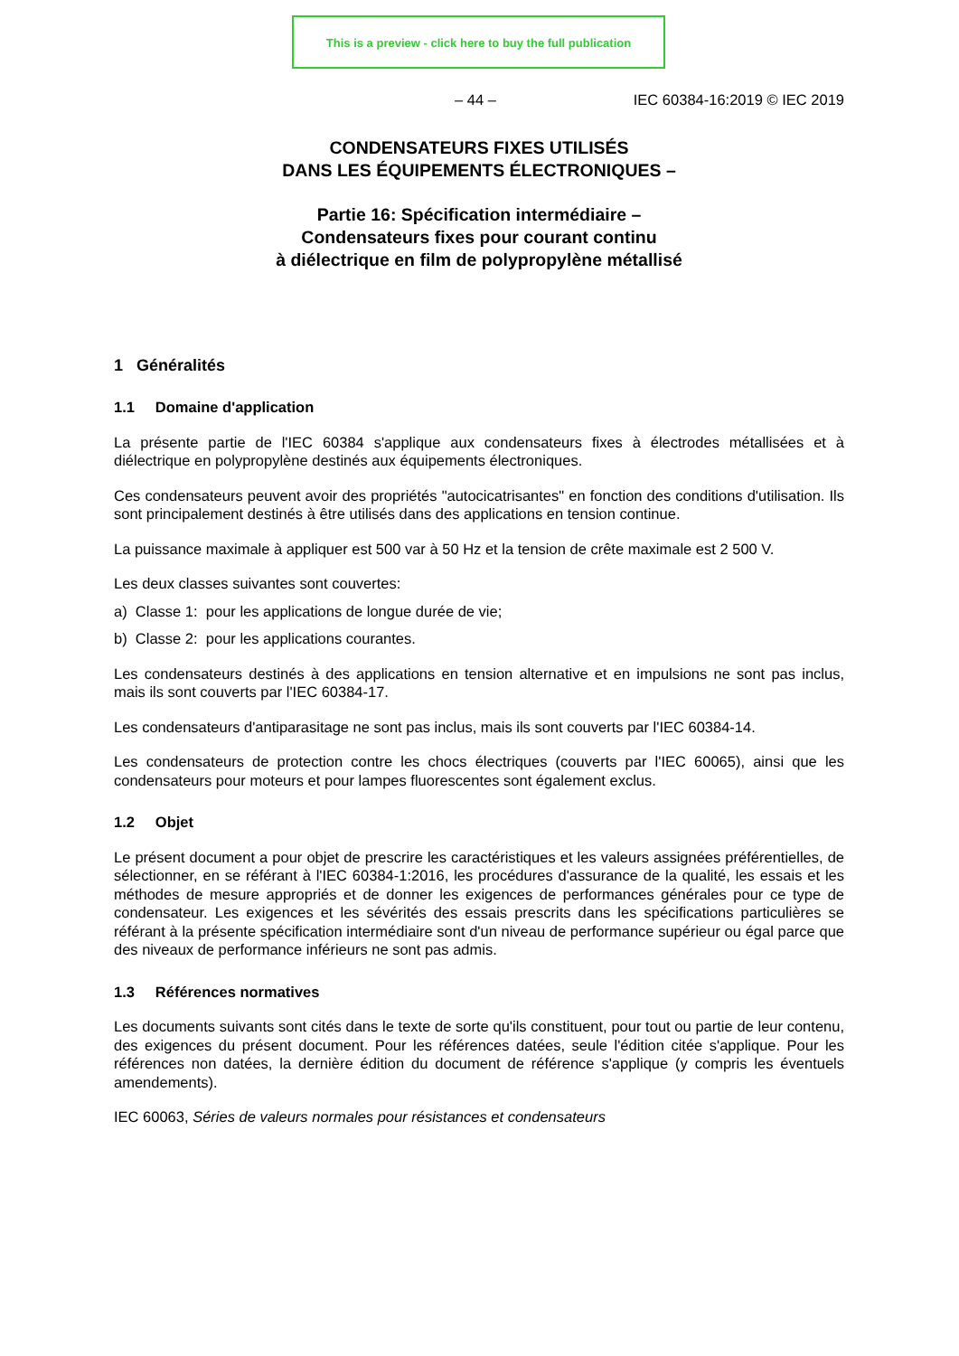This is a preview - click here to buy the full publication
– 44 – IEC 60384-16:2019 © IEC 2019
CONDENSATEURS FIXES UTILISÉS
DANS LES ÉQUIPEMENTS ÉLECTRONIQUES –
Partie 16: Spécification intermédiaire –
Condensateurs fixes pour courant continu
à diélectrique en film de polypropylène métallisé
1 Généralités
1.1 Domaine d'application
La présente partie de l'IEC 60384 s'applique aux condensateurs fixes à électrodes métallisées et à diélectrique en polypropylène destinés aux équipements électroniques.
Ces condensateurs peuvent avoir des propriétés "autocicatrisantes" en fonction des conditions d'utilisation. Ils sont principalement destinés à être utilisés dans des applications en tension continue.
La puissance maximale à appliquer est 500 var à 50 Hz et la tension de crête maximale est 2 500 V.
Les deux classes suivantes sont couvertes:
a) Classe 1: pour les applications de longue durée de vie;
b) Classe 2: pour les applications courantes.
Les condensateurs destinés à des applications en tension alternative et en impulsions ne sont pas inclus, mais ils sont couverts par l'IEC 60384-17.
Les condensateurs d'antiparasitage ne sont pas inclus, mais ils sont couverts par l'IEC 60384-14.
Les condensateurs de protection contre les chocs électriques (couverts par l'IEC 60065), ainsi que les condensateurs pour moteurs et pour lampes fluorescentes sont également exclus.
1.2 Objet
Le présent document a pour objet de prescrire les caractéristiques et les valeurs assignées préférentielles, de sélectionner, en se référant à l'IEC 60384-1:2016, les procédures d'assurance de la qualité, les essais et les méthodes de mesure appropriés et de donner les exigences de performances générales pour ce type de condensateur. Les exigences et les sévérités des essais prescrits dans les spécifications particulières se référant à la présente spécification intermédiaire sont d'un niveau de performance supérieur ou égal parce que des niveaux de performance inférieurs ne sont pas admis.
1.3 Références normatives
Les documents suivants sont cités dans le texte de sorte qu'ils constituent, pour tout ou partie de leur contenu, des exigences du présent document. Pour les références datées, seule l'édition citée s'applique. Pour les références non datées, la dernière édition du document de référence s'applique (y compris les éventuels amendements).
IEC 60063, Séries de valeurs normales pour résistances et condensateurs